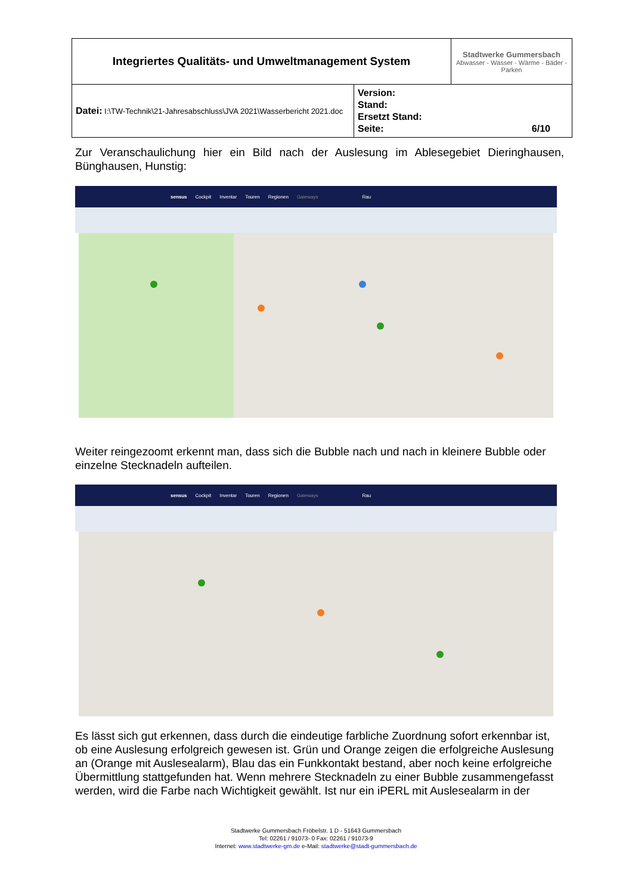| Integriertes Qualitäts- und Umweltmanagement System | | Stadtwerke Gummersbach Abwasser - Wasser - Wärme - Bäder - Parken |
| Datei: I:\TW-Technik\21-Jahresabschluss\JVA 2021\Wasserbericht 2021.doc | Version: Stand: Ersetzt Stand: Seite: 6/10 | |
Zur Veranschaulichung hier ein Bild nach der Auslesung im Ablesegebiet Dieringhausen, Bünghausen, Hunstig:
sensus Cockpit Inventar Touren Regionen Gateways Rau
Weiter reingezoomt erkennt man, dass sich die Bubble nach und nach in kleinere Bubble oder einzelne Stecknadeln aufteilen.
sensus Cockpit Inventar Touren Regionen Gateways Rau
Es lässt sich gut erkennen, dass durch die eindeutige farbliche Zuordnung sofort erkennbar ist, ob eine Auslesung erfolgreich gewesen ist. Grün und Orange zeigen die erfolgreiche Auslesung an (Orange mit Auslesealarm), Blau das ein Funkkontakt bestand, aber noch keine erfolgreiche Übermittlung stattgefunden hat. Wenn mehrere Stecknadeln zu einer Bubble zusammengefasst werden, wird die Farbe nach Wichtigkeit gewählt. Ist nur ein iPERL mit Auslesealarm in der
Stadtwerke Gummersbach Fröbelstr. 1 D - 51643 Gummersbach
Tel: 02261 / 91073- 0 Fax: 02261 / 91073-9
Internet: www.stadtwerke-gm.de e-Mail: stadtwerke@stadt-gummersbach.de